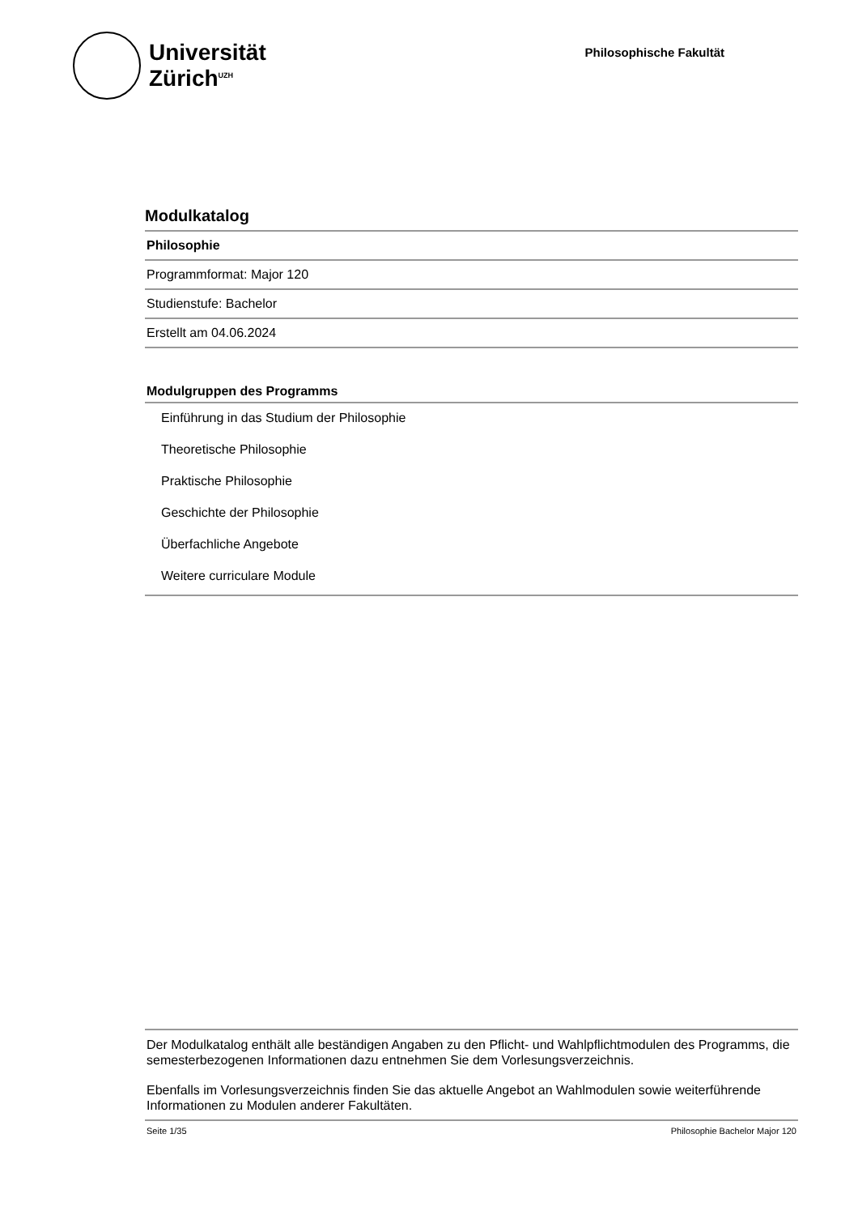Universität
Zürich<sup>UZH</sup>
Philosophische Fakultät
Modulkatalog
Philosophie
Programmformat: Major 120
Studienstufe: Bachelor
Erstellt am 04.06.2024
Modulgruppen des Programms
Einführung in das Studium der Philosophie
Theoretische Philosophie
Praktische Philosophie
Geschichte der Philosophie
Überfachliche Angebote
Weitere curriculare Module
Der Modulkatalog enthält alle beständigen Angaben zu den Pflicht- und Wahlpflichtmodulen des Programms, die semesterbezogenen Informationen dazu entnehmen Sie dem Vorlesungsverzeichnis.
Ebenfalls im Vorlesungsverzeichnis finden Sie das aktuelle Angebot an Wahlmodulen sowie weiterführende Informationen zu Modulen anderer Fakultäten.
Seite 1/35 Philosophie Bachelor Major 120